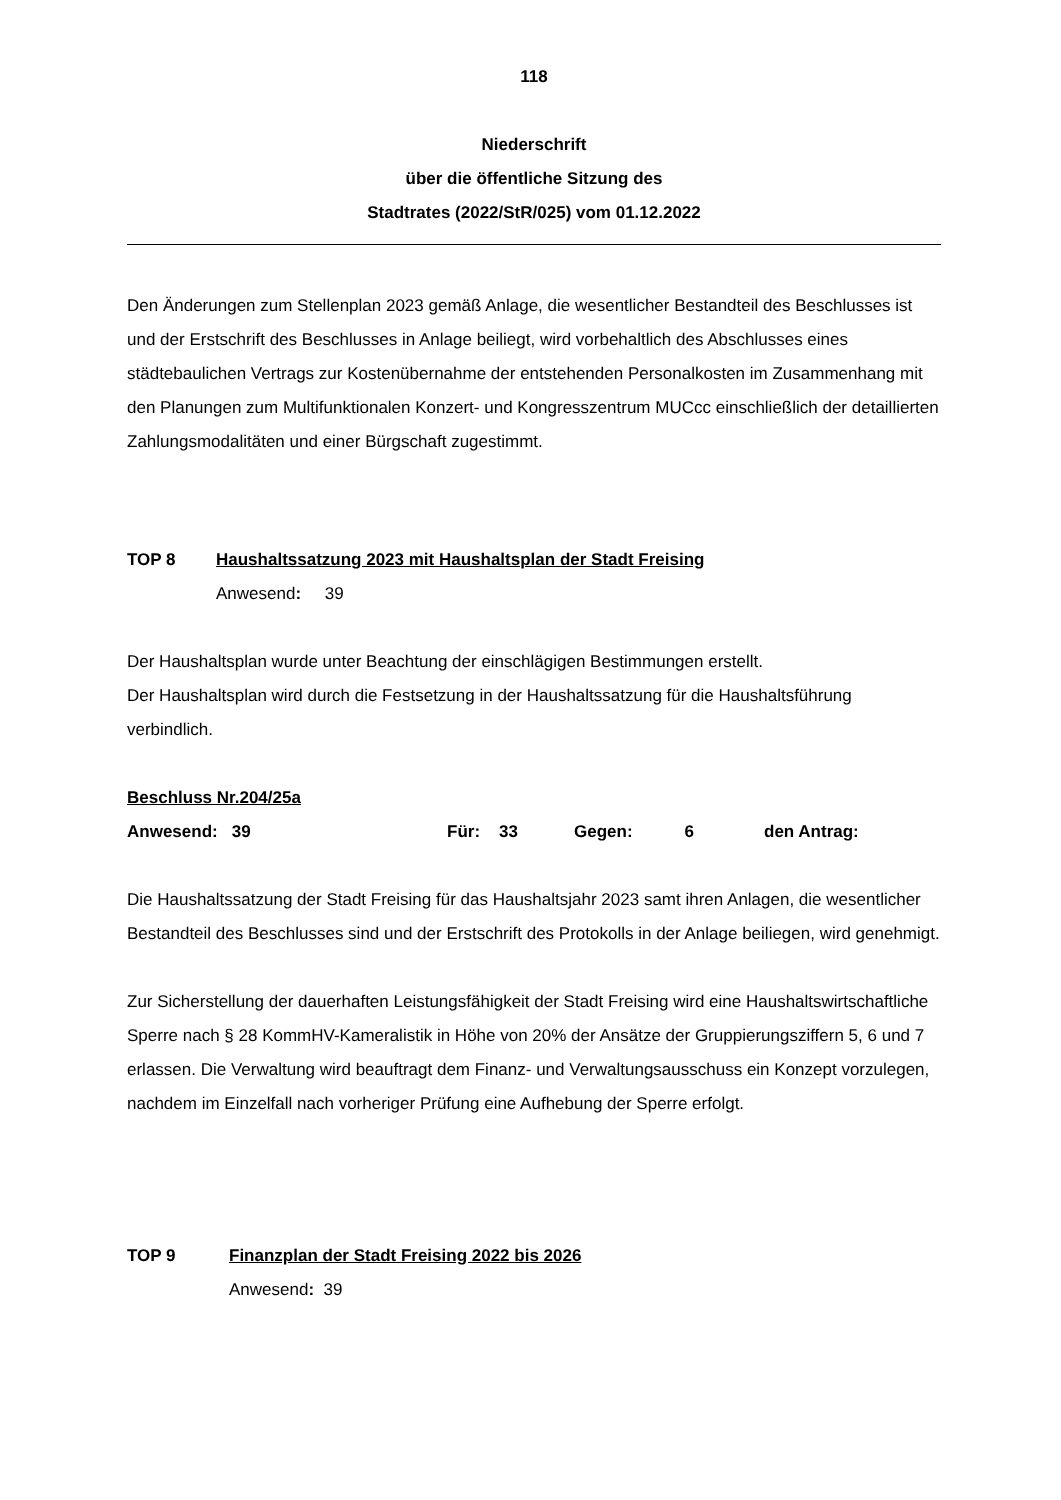118
Niederschrift
über die öffentliche Sitzung des
Stadtrates (2022/StR/025) vom 01.12.2022
Den Änderungen zum Stellenplan 2023 gemäß Anlage, die wesentlicher Bestandteil des Beschlusses ist und der Erstschrift des Beschlusses in Anlage beiliegt, wird vorbehaltlich des Abschlusses eines städtebaulichen Vertrags zur Kostenübernahme der entstehenden Personalkosten im Zusammenhang mit den Planungen zum Multifunktionalen Konzert- und Kongresszentrum MUCcc einschließlich der detaillierten Zahlungsmodalitäten und einer Bürgschaft zugestimmt.
TOP 8 Haushaltssatzung 2023 mit Haushaltsplan der Stadt Freising
Anwesend: 39
Der Haushaltsplan wurde unter Beachtung der einschlägigen Bestimmungen erstellt.
Der Haushaltsplan wird durch die Festsetzung in der Haushaltssatzung für die Haushaltsführung verbindlich.
Beschluss Nr.204/25a
Anwesend: 39 Für: 33 Gegen: 6 den Antrag:
Die Haushaltssatzung der Stadt Freising für das Haushaltsjahr 2023 samt ihren Anlagen, die wesentlicher Bestandteil des Beschlusses sind und der Erstschrift des Protokolls in der Anlage beiliegen, wird genehmigt.
Zur Sicherstellung der dauerhaften Leistungsfähigkeit der Stadt Freising wird eine Haushaltswirtschaftliche Sperre nach § 28 KommHV-Kameralistik in Höhe von 20% der Ansätze der Gruppierungsziffern 5, 6 und 7 erlassen. Die Verwaltung wird beauftragt dem Finanz- und Verwaltungsausschuss ein Konzept vorzulegen, nachdem im Einzelfall nach vorheriger Prüfung eine Aufhebung der Sperre erfolgt.
TOP 9 Finanzplan der Stadt Freising 2022 bis 2026
Anwesend: 39